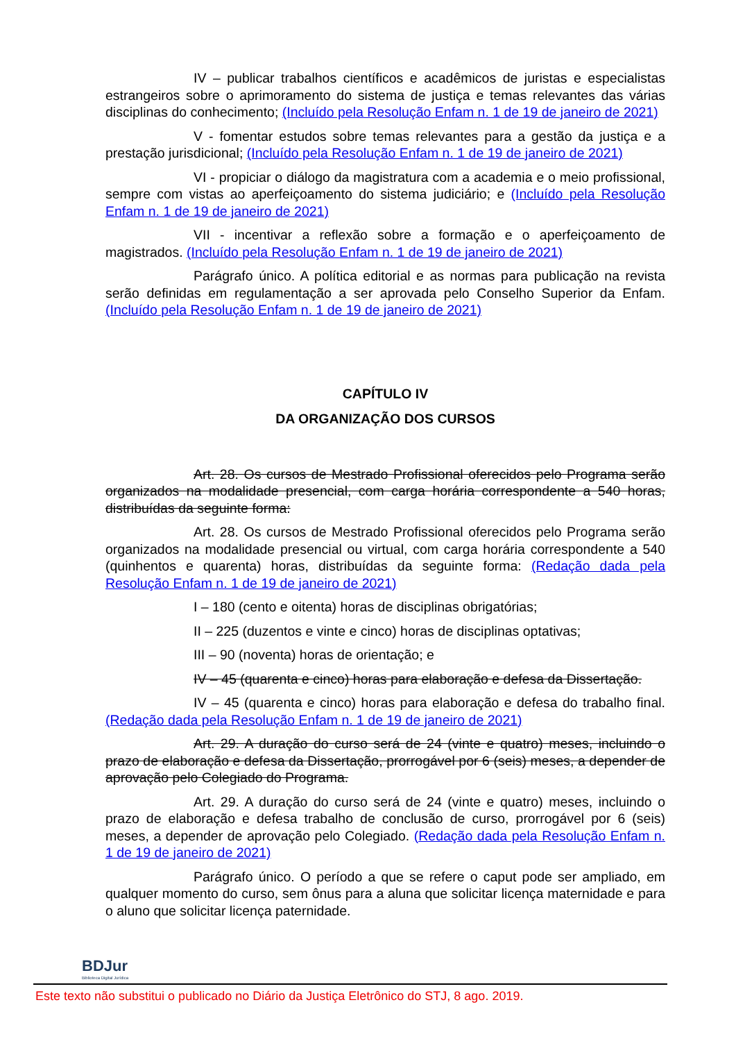IV – publicar trabalhos científicos e acadêmicos de juristas e especialistas estrangeiros sobre o aprimoramento do sistema de justiça e temas relevantes das várias disciplinas do conhecimento; (Incluído pela Resolução Enfam n. 1 de 19 de janeiro de 2021)
V - fomentar estudos sobre temas relevantes para a gestão da justiça e a prestação jurisdicional; (Incluído pela Resolução Enfam n. 1 de 19 de janeiro de 2021)
VI - propiciar o diálogo da magistratura com a academia e o meio profissional, sempre com vistas ao aperfeiçoamento do sistema judiciário; e (Incluído pela Resolução Enfam n. 1 de 19 de janeiro de 2021)
VII - incentivar a reflexão sobre a formação e o aperfeiçoamento de magistrados. (Incluído pela Resolução Enfam n. 1 de 19 de janeiro de 2021)
Parágrafo único. A política editorial e as normas para publicação na revista serão definidas em regulamentação a ser aprovada pelo Conselho Superior da Enfam. (Incluído pela Resolução Enfam n. 1 de 19 de janeiro de 2021)
CAPÍTULO IV
DA ORGANIZAÇÃO DOS CURSOS
Art. 28. Os cursos de Mestrado Profissional oferecidos pelo Programa serão organizados na modalidade presencial, com carga horária correspondente a 540 horas, distribuídas da seguinte forma:
Art. 28. Os cursos de Mestrado Profissional oferecidos pelo Programa serão organizados na modalidade presencial ou virtual, com carga horária correspondente a 540 (quinhentos e quarenta) horas, distribuídas da seguinte forma: (Redação dada pela Resolução Enfam n. 1 de 19 de janeiro de 2021)
I – 180 (cento e oitenta) horas de disciplinas obrigatórias;
II – 225 (duzentos e vinte e cinco) horas de disciplinas optativas;
III – 90 (noventa) horas de orientação; e
IV – 45 (quarenta e cinco) horas para elaboração e defesa da Dissertação.
IV – 45 (quarenta e cinco) horas para elaboração e defesa do trabalho final. (Redação dada pela Resolução Enfam n. 1 de 19 de janeiro de 2021)
Art. 29. A duração do curso será de 24 (vinte e quatro) meses, incluindo o prazo de elaboração e defesa da Dissertação, prorrogável por 6 (seis) meses, a depender de aprovação pelo Colegiado do Programa.
Art. 29. A duração do curso será de 24 (vinte e quatro) meses, incluindo o prazo de elaboração e defesa trabalho de conclusão de curso, prorrogável por 6 (seis) meses, a depender de aprovação pelo Colegiado. (Redação dada pela Resolução Enfam n. 1 de 19 de janeiro de 2021)
Parágrafo único. O período a que se refere o caput pode ser ampliado, em qualquer momento do curso, sem ônus para a aluna que solicitar licença maternidade e para o aluno que solicitar licença paternidade.
BDJur
Biblioteca Digital Jurídica
Este texto não substitui o publicado no Diário da Justiça Eletrônico do STJ, 8 ago. 2019.